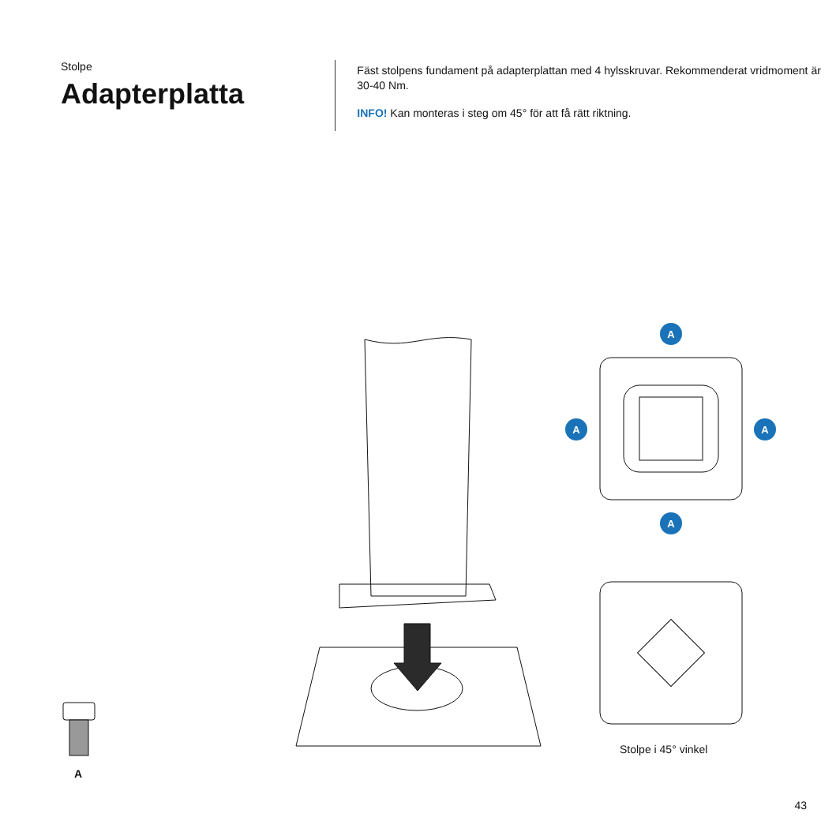Stolpe
Adapterplatta
Fäst stolpens fundament på adapterplattan med 4 hylsskruvar. Rekommenderat vridmoment är 30-40 Nm.
INFO! Kan monteras i steg om 45° för att få rätt riktning.
A
A
A
A
Stolpe i 45° vinkel
A
43